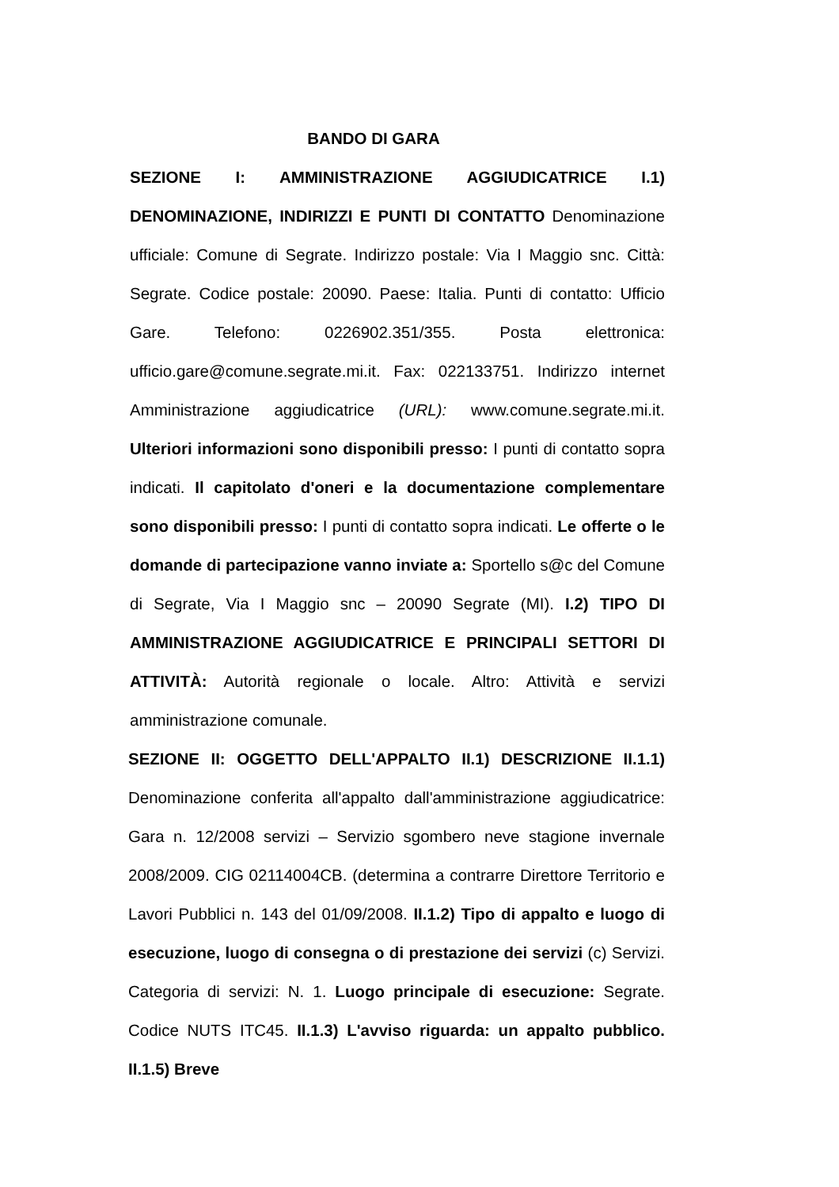BANDO DI GARA
SEZIONE I: AMMINISTRAZIONE AGGIUDICATRICE I.1) DENOMINAZIONE, INDIRIZZI E PUNTI DI CONTATTO Denominazione ufficiale: Comune di Segrate. Indirizzo postale: Via I Maggio snc. Città: Segrate. Codice postale: 20090. Paese: Italia. Punti di contatto: Ufficio Gare. Telefono: 0226902.351/355. Posta elettronica: ufficio.gare@comune.segrate.mi.it. Fax: 022133751. Indirizzo internet Amministrazione aggiudicatrice (URL): www.comune.segrate.mi.it. Ulteriori informazioni sono disponibili presso: I punti di contatto sopra indicati. Il capitolato d'oneri e la documentazione complementare sono disponibili presso: I punti di contatto sopra indicati. Le offerte o le domande di partecipazione vanno inviate a: Sportello s@c del Comune di Segrate, Via I Maggio snc – 20090 Segrate (MI). I.2) TIPO DI AMMINISTRAZIONE AGGIUDICATRICE E PRINCIPALI SETTORI DI ATTIVITÀ: Autorità regionale o locale. Altro: Attività e servizi amministrazione comunale.
SEZIONE II: OGGETTO DELL'APPALTO II.1) DESCRIZIONE II.1.1) Denominazione conferita all'appalto dall'amministrazione aggiudicatrice: Gara n. 12/2008 servizi – Servizio sgombero neve stagione invernale 2008/2009. CIG 02114004CB. (determina a contrarre Direttore Territorio e Lavori Pubblici n. 143 del 01/09/2008. II.1.2) Tipo di appalto e luogo di esecuzione, luogo di consegna o di prestazione dei servizi (c) Servizi. Categoria di servizi: N. 1. Luogo principale di esecuzione: Segrate. Codice NUTS ITC45. II.1.3) L'avviso riguarda: un appalto pubblico. II.1.5) Breve